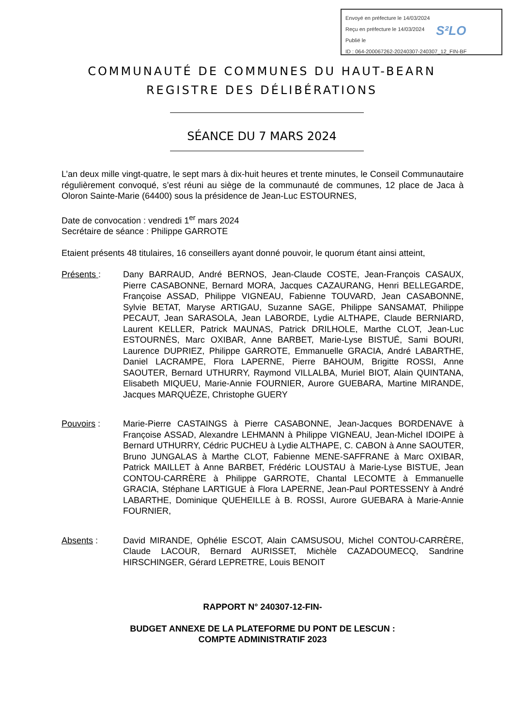Envoyé en préfecture le 14/03/2024
Reçu en préfecture le 14/03/2024
Publié le
ID : 064-200067262-20240307-240307_12_FIN-BF
S²LO
COMMUNAUTÉ DE COMMUNES DU HAUT-BEARN
REGISTRE DES DÉLIBÉRATIONS
SÉANCE DU 7 MARS 2024
L’an deux mille vingt-quatre, le sept mars à dix-huit heures et trente minutes, le Conseil Communautaire régulièrement convoqué, s’est réuni au siège de la communauté de communes, 12 place de Jaca à Oloron Sainte-Marie (64400) sous la présidence de Jean-Luc ESTOURNES,
Date de convocation : vendredi 1<sup>er</sup> mars 2024
Secrétaire de séance : Philippe GARROTE
Etaient présents 48 titulaires, 16 conseillers ayant donné pouvoir, le quorum étant ainsi atteint,
Présents : Dany BARRAUD, André BERNOS, Jean-Claude COSTE, Jean-François CASAUX, Pierre CASABONNE, Bernard MORA, Jacques CAZAURANG, Henri BELLEGARDE, Françoise ASSAD, Philippe VIGNEAU, Fabienne TOUVARD, Jean CASABONNE, Sylvie BETAT, Maryse ARTIGAU, Suzanne SAGE, Philippe SANSAMAT, Philippe PECAUT, Jean SARASOLA, Jean LABORDE, Lydie ALTHAPE, Claude BERNIARD, Laurent KELLER, Patrick MAUNAS, Patrick DRILHOLE, Marthe CLOT, Jean-Luc ESTOURNÈS, Marc OXIBAR, Anne BARBET, Marie-Lyse BISTUÉ, Sami BOURI, Laurence DUPRIEZ, Philippe GARROTE, Emmanuelle GRACIA, André LABARTHE, Daniel LACRAMPE, Flora LAPERNE, Pierre BAHOUM, Brigitte ROSSI, Anne SAOUTER, Bernard UTHURRY, Raymond VILLALBA, Muriel BIOT, Alain QUINTANA, Elisabeth MIQUEU, Marie-Annie FOURNIER, Aurore GUEBARA, Martine MIRANDE, Jacques MARQUÈZE, Christophe GUERY
Pouvoirs : Marie-Pierre CASTAINGS à Pierre CASABONNE, Jean-Jacques BORDENAVE à Françoise ASSAD, Alexandre LEHMANN à Philippe VIGNEAU, Jean-Michel IDOIPE à Bernard UTHURRY, Cédric PUCHEU à Lydie ALTHAPE, C. CABON à Anne SAOUTER, Bruno JUNGALAS à Marthe CLOT, Fabienne MENE-SAFFRANE à Marc OXIBAR, Patrick MAILLET à Anne BARBET, Frédéric LOUSTAU à Marie-Lyse BISTUE, Jean CONTOU-CARRÈRE à Philippe GARROTE, Chantal LECOMTE à Emmanuelle GRACIA, Stéphane LARTIGUE à Flora LAPERNE, Jean-Paul PORTESSENY à André LABARTHE, Dominique QUEHEILLE à B. ROSSI, Aurore GUEBARA à Marie-Annie FOURNIER,
Absents : David MIRANDE, Ophélie ESCOT, Alain CAMSUSOU, Michel CONTOU-CARRÈRE, Claude LACOUR, Bernard AURISSET, Michèle CAZADOUMECQ, Sandrine HIRSCHINGER, Gérard LEPRETRE, Louis BENOIT
RAPPORT N° 240307-12-FIN-
BUDGET ANNEXE DE LA PLATEFORME DU PONT DE LESCUN :
COMPTE ADMINISTRATIF 2023